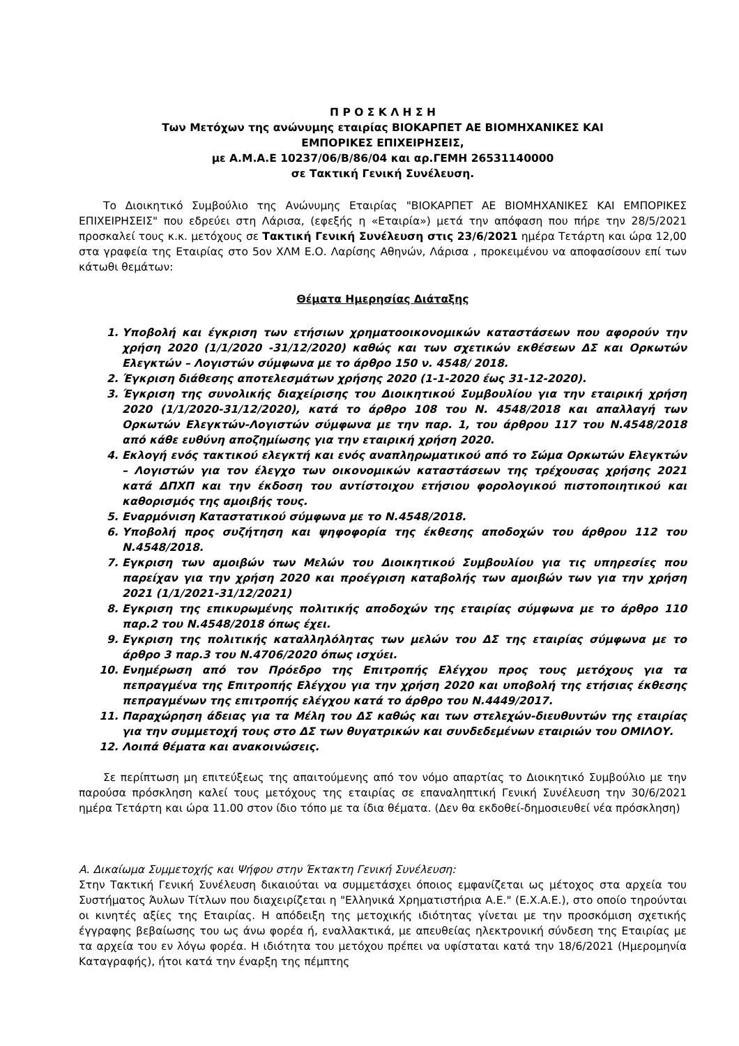Π Ρ Ο Σ Κ Λ Η Σ Η
Των Μετόχων της ανώνυμης εταιρίας ΒΙΟΚΑΡΠΕΤ ΑΕ ΒΙΟΜΗΧΑΝΙΚΕΣ ΚΑΙ
ΕΜΠΟΡΙΚΕΣ ΕΠΙΧΕΙΡΗΣΕΙΣ,
με Α.Μ.Α.Ε 10237/06/Β/86/04 και αρ.ΓΕΜΗ 26531140000
σε Τακτική Γενική Συνέλευση.
Το Διοικητικό Συμβούλιο της Ανώνυμης Εταιρίας "ΒΙΟΚΑΡΠΕΤ ΑΕ ΒΙΟΜΗΧΑΝΙΚΕΣ ΚΑΙ ΕΜΠΟΡΙΚΕΣ ΕΠΙΧΕΙΡΗΣΕΙΣ" που εδρεύει στη Λάρισα, (εφεξής η «Εταιρία») μετά την απόφαση που πήρε την 28/5/2021 προσκαλεί τους κ.κ. μετόχους σε Τακτική Γενική Συνέλευση στις 23/6/2021 ημέρα Τετάρτη και ώρα 12,00 στα γραφεία της Εταιρίας στο 5ον ΧΛΜ Ε.Ο. Λαρίσης Αθηνών, Λάρισα , προκειμένου να αποφασίσουν επί των κάτωθι θεμάτων:
Θέματα Ημερησίας Διάταξης
1. Υποβολή και έγκριση των ετήσιων χρηματοοικονομικών καταστάσεων που αφορούν την χρήση 2020 (1/1/2020 -31/12/2020) καθώς και των σχετικών εκθέσεων ΔΣ και Ορκωτών Ελεγκτών – Λογιστών σύμφωνα με το άρθρο 150 ν. 4548/ 2018.
2. Έγκριση διάθεσης αποτελεσμάτων χρήσης 2020 (1-1-2020 έως 31-12-2020).
3. Έγκριση της συνολικής διαχείρισης του Διοικητικού Συμβουλίου για την εταιρική χρήση 2020 (1/1/2020-31/12/2020), κατά το άρθρο 108 του Ν. 4548/2018 και απαλλαγή των Ορκωτών Ελεγκτών-Λογιστών σύμφωνα με την παρ. 1, του άρθρου 117 του Ν.4548/2018 από κάθε ευθύνη αποζημίωσης για την εταιρική χρήση 2020.
4. Εκλογή ενός τακτικού ελεγκτή και ενός αναπληρωματικού από το Σώμα Ορκωτών Ελεγκτών – Λογιστών για τον έλεγχο των οικονομικών καταστάσεων της τρέχουσας χρήσης 2021 κατά ΔΠΧΠ και την έκδοση του αντίστοιχου ετήσιου φορολογικού πιστοποιητικού και καθορισμός της αμοιβής τους.
5. Εναρμόνιση Καταστατικού σύμφωνα με το Ν.4548/2018.
6. Υποβολή προς συζήτηση και ψηφοφορία της έκθεσης αποδοχών του άρθρου 112 του Ν.4548/2018.
7. Εγκριση των αμοιβών των Μελών του Διοικητικού Συμβουλίου για τις υπηρεσίες που παρείχαν για την χρήση 2020 και προέγριση καταβολής των αμοιβών των για την χρήση 2021 (1/1/2021-31/12/2021)
8. Εγκριση της επικυρωμένης πολιτικής αποδοχών της εταιρίας σύμφωνα με το άρθρο 110 παρ.2 του Ν.4548/2018 όπως έχει.
9. Εγκριση της πολιτικής καταλληλόλητας των μελών του ΔΣ της εταιρίας σύμφωνα με το άρθρο 3 παρ.3 του Ν.4706/2020 όπως ισχύει.
10. Ενημέρωση από τον Πρόεδρο της Επιτροπής Ελέγχου προς τους μετόχους για τα πεπραγμένα της Επιτροπής Ελέγχου για την χρήση 2020 και υποβολή της ετήσιας έκθεσης πεπραγμένων της επιτροπής ελέγχου κατά το άρθρο του Ν.4449/2017.
11. Παραχώρηση άδειας για τα Μέλη του ΔΣ καθώς και των στελεχών-διευθυντών της εταιρίας για την συμμετοχή τους στο ΔΣ των θυγατρικών και συνδεδεμένων εταιριών του ΟΜΙΛΟΥ.
12. Λοιπά θέματα και ανακοινώσεις.
Σε περίπτωση μη επιτεύξεως της απαιτούμενης από τον νόμο απαρτίας το Διοικητικό Συμβούλιο με την παρούσα πρόσκληση καλεί τους μετόχους της εταιρίας σε επαναληπτική Γενική Συνέλευση την 30/6/2021 ημέρα Τετάρτη και ώρα 11.00 στον ίδιο τόπο με τα ίδια θέματα. (Δεν θα εκδοθεί-δημοσιευθεί νέα πρόσκληση)
Α. Δικαίωμα Συμμετοχής και Ψήφου στην Έκτακτη Γενική Συνέλευση:
Στην Τακτική Γενική Συνέλευση δικαιούται να συμμετάσχει όποιος εμφανίζεται ως μέτοχος στα αρχεία του Συστήματος Άυλων Τίτλων που διαχειρίζεται η "Ελληνικά Χρηματιστήρια Α.Ε." (Ε.Χ.Α.Ε.), στο οποίο τηρούνται οι κινητές αξίες της Εταιρίας. Η απόδειξη της μετοχικής ιδιότητας γίνεται με την προσκόμιση σχετικής έγγραφης βεβαίωσης του ως άνω φορέα ή, εναλλακτικά, με απευθείας ηλεκτρονική σύνδεση της Εταιρίας με τα αρχεία του εν λόγω φορέα. Η ιδιότητα του μετόχου πρέπει να υφίσταται κατά την 18/6/2021 (Ημερομηνία Καταγραφής), ήτοι κατά την έναρξη της πέμπτης